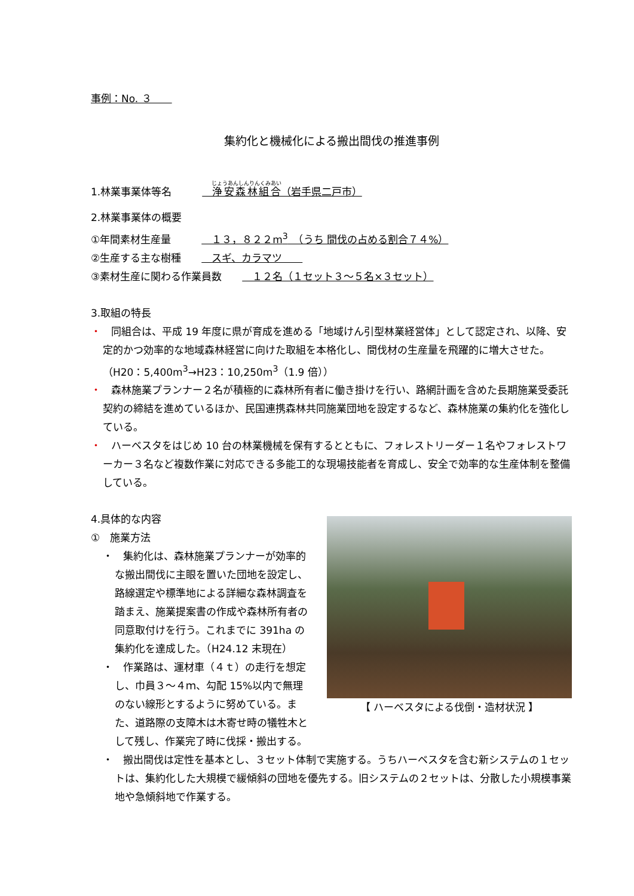事例：No. ３　　
集約化と機械化による搬出間伐の推進事例
1.林業事業体等名　　　　浄安森林組合（岩手県二戸市）
2.林業事業体の概要
①年間素材生産量　　　　１３，８２２m<sup>3</sup>　（うち 間伐の占める割合７４%）
②生産する主な樹種　　　スギ、カラマツ　　
③素材生産に関わる作業員数　　　１２名（１セット３～５名×３セット）
3.取組の特長
・　同組合は、平成 19 年度に県が育成を進める「地域けん引型林業経営体」として認定され、以降、安定的かつ効率的な地域森林経営に向けた取組を本格化し、間伐材の生産量を飛躍的に増大させた。（H20：5,400m<sup>3</sup>→H23：10,250m<sup>3</sup>（1.9 倍））
・　森林施業プランナー２名が積極的に森林所有者に働き掛けを行い、路網計画を含めた長期施業受委託契約の締結を進めているほか、民国連携森林共同施業団地を設定するなど、森林施業の集約化を強化している。
・　ハーベスタをはじめ 10 台の林業機械を保有するとともに、フォレストリーダー１名やフォレストワーカー３名など複数作業に対応できる多能工的な現場技能者を育成し、安全で効率的な生産体制を整備している。
【 ハーベスタによる伐倒・造材状況 】
4.具体的な内容
①　施業方法
・　集約化は、森林施業プランナーが効率的な搬出間伐に主眼を置いた団地を設定し、路線選定や標準地による詳細な森林調査を踏まえ、施業提案書の作成や森林所有者の同意取付けを行う。これまでに 391ha の集約化を達成した。（H24.12 末現在）
・　作業路は、運材車（４ｔ）の走行を想定し、巾員３～４ｍ、勾配 15%以内で無理のない線形とするように努めている。また、道路際の支障木は木寄せ時の犠牲木として残し、作業完了時に伐採・搬出する。
・　搬出間伐は定性を基本とし、３セット体制で実施する。うちハーベスタを含む新システムの１セットは、集約化した大規模で緩傾斜の団地を優先する。旧システムの２セットは、分散した小規模事業地や急傾斜地で作業する。